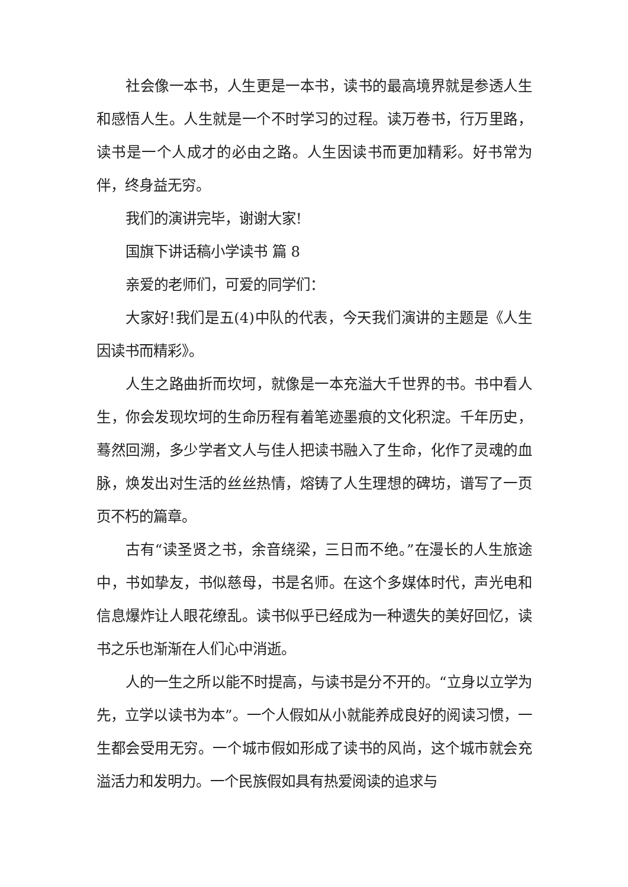社会像一本书，人生更是一本书，读书的最高境界就是参透人生和感悟人生。人生就是一个不时学习的过程。读万卷书，行万里路，读书是一个人成才的必由之路。人生因读书而更加精彩。好书常为伴，终身益无穷。
我们的演讲完毕，谢谢大家!
国旗下讲话稿小学读书 篇 8
亲爱的老师们，可爱的同学们：
大家好!我们是五(4)中队的代表，今天我们演讲的主题是《人生因读书而精彩》。
人生之路曲折而坎坷，就像是一本充溢大千世界的书。书中看人生，你会发现坎坷的生命历程有着笔迹墨痕的文化积淀。千年历史，蓦然回溯，多少学者文人与佳人把读书融入了生命，化作了灵魂的血脉，焕发出对生活的丝丝热情，熔铸了人生理想的碑坊，谱写了一页页不朽的篇章。
古有“读圣贤之书，余音绕梁，三日而不绝。”在漫长的人生旅途中，书如挚友，书似慈母，书是名师。在这个多媒体时代，声光电和信息爆炸让人眼花缭乱。读书似乎已经成为一种遗失的美好回忆，读书之乐也渐渐在人们心中消逝。
人的一生之所以能不时提高，与读书是分不开的。“立身以立学为先，立学以读书为本”。一个人假如从小就能养成良好的阅读习惯，一生都会受用无穷。一个城市假如形成了读书的风尚，这个城市就会充溢活力和发明力。一个民族假如具有热爱阅读的追求与